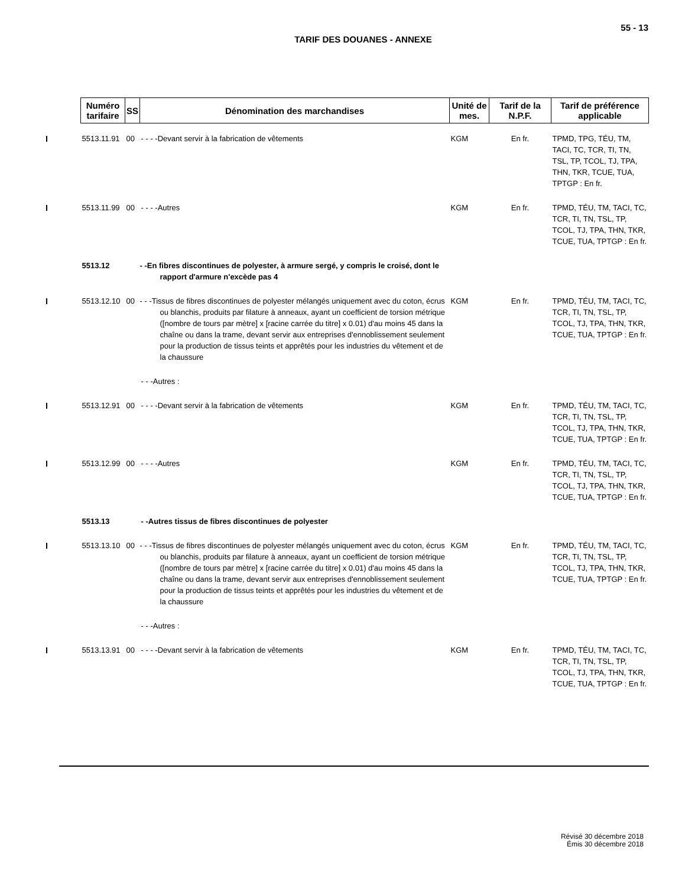55 - 13
TARIF DES DOUANES - ANNEXE
| | Numéro tarifaire | SS | Dénomination des marchandises | Unité de mes. | Tarif de la N.P.F. | Tarif de préférence applicable |
| | 5513.11.91 | 00 | - - - -Devant servir à la fabrication de vêtements | KGM | En fr. | TPMD, TPG, TÉU, TM, TACI, TC, TCR, TI, TN, TSL, TP, TCOL, TJ, TPA, THN, TKR, TCUE, TUA, TPTGP : En fr. |
| | 5513.11.99 | 00 | - - - -Autres | KGM | En fr. | TPMD, TÉU, TM, TACI, TC, TCR, TI, TN, TSL, TP, TCOL, TJ, TPA, THN, TKR, TCUE, TUA, TPTGP : En fr. |
| | 5513.12 | | - -En fibres discontinues de polyester, à armure sergé, y compris le croisé, dont le rapport d'armure n'excède pas 4 | | | |
| | 5513.12.10 | 00 | - - -Tissus de fibres discontinues de polyester mélangés uniquement avec du coton, écrus ou blanchis, produits par filature à anneaux, ayant un coefficient de torsion métrique ([nombre de tours par mètre] x [racine carrée du titre] x 0.01) d'au moins 45 dans la chaîne ou dans la trame, devant servir aux entreprises d'ennoblissement seulement pour la production de tissus teints et apprêtés pour les industries du vêtement et de la chaussure | KGM | En fr. | TPMD, TÉU, TM, TACI, TC, TCR, TI, TN, TSL, TP, TCOL, TJ, TPA, THN, TKR, TCUE, TUA, TPTGP : En fr. |
| | | | - - -Autres : | | | |
| | 5513.12.91 | 00 | - - - -Devant servir à la fabrication de vêtements | KGM | En fr. | TPMD, TÉU, TM, TACI, TC, TCR, TI, TN, TSL, TP, TCOL, TJ, TPA, THN, TKR, TCUE, TUA, TPTGP : En fr. |
| | 5513.12.99 | 00 | - - - -Autres | KGM | En fr. | TPMD, TÉU, TM, TACI, TC, TCR, TI, TN, TSL, TP, TCOL, TJ, TPA, THN, TKR, TCUE, TUA, TPTGP : En fr. |
| | 5513.13 | | - -Autres tissus de fibres discontinues de polyester | | | |
| | 5513.13.10 | 00 | - - -Tissus de fibres discontinues de polyester mélangés uniquement avec du coton, écrus ou blanchis, produits par filature à anneaux, ayant un coefficient de torsion métrique ([nombre de tours par mètre] x [racine carrée du titre] x 0.01) d'au moins 45 dans la chaîne ou dans la trame, devant servir aux entreprises d'ennoblissement seulement pour la production de tissus teints et apprêtés pour les industries du vêtement et de la chaussure | KGM | En fr. | TPMD, TÉU, TM, TACI, TC, TCR, TI, TN, TSL, TP, TCOL, TJ, TPA, THN, TKR, TCUE, TUA, TPTGP : En fr. |
| | | | - - -Autres : | | | |
| | 5513.13.91 | 00 | - - - -Devant servir à la fabrication de vêtements | KGM | En fr. | TPMD, TÉU, TM, TACI, TC, TCR, TI, TN, TSL, TP, TCOL, TJ, TPA, THN, TKR, TCUE, TUA, TPTGP : En fr. |
Révisé 30 décembre 2018
Émis 30 décembre 2018